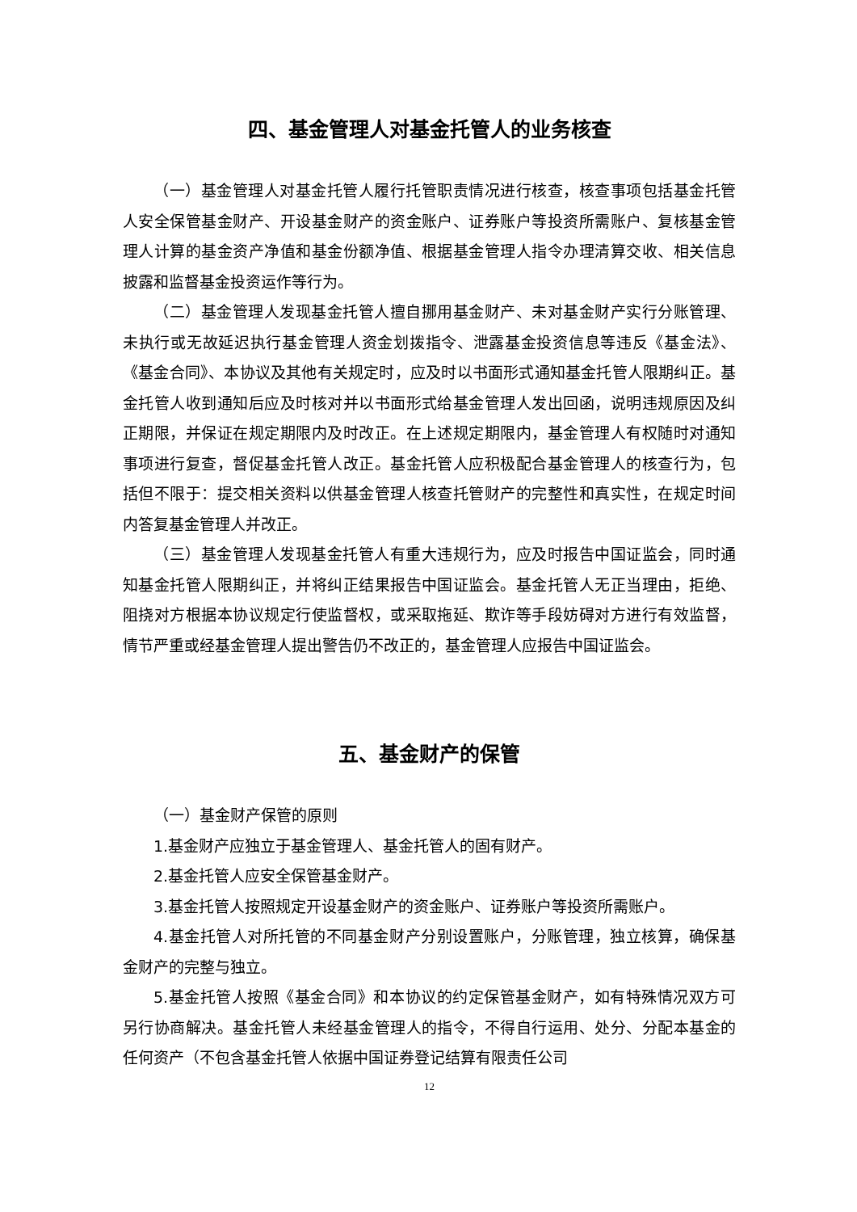四、基金管理人对基金托管人的业务核查
（一）基金管理人对基金托管人履行托管职责情况进行核查，核查事项包括基金托管人安全保管基金财产、开设基金财产的资金账户、证券账户等投资所需账户、复核基金管理人计算的基金资产净值和基金份额净值、根据基金管理人指令办理清算交收、相关信息披露和监督基金投资运作等行为。
（二）基金管理人发现基金托管人擅自挪用基金财产、未对基金财产实行分账管理、未执行或无故延迟执行基金管理人资金划拨指令、泄露基金投资信息等违反《基金法》、《基金合同》、本协议及其他有关规定时，应及时以书面形式通知基金托管人限期纠正。基金托管人收到通知后应及时核对并以书面形式给基金管理人发出回函，说明违规原因及纠正期限，并保证在规定期限内及时改正。在上述规定期限内，基金管理人有权随时对通知事项进行复查，督促基金托管人改正。基金托管人应积极配合基金管理人的核查行为，包括但不限于：提交相关资料以供基金管理人核查托管财产的完整性和真实性，在规定时间内答复基金管理人并改正。
（三）基金管理人发现基金托管人有重大违规行为，应及时报告中国证监会，同时通知基金托管人限期纠正，并将纠正结果报告中国证监会。基金托管人无正当理由，拒绝、阻挠对方根据本协议规定行使监督权，或采取拖延、欺诈等手段妨碍对方进行有效监督，情节严重或经基金管理人提出警告仍不改正的，基金管理人应报告中国证监会。
五、基金财产的保管
（一）基金财产保管的原则
1.基金财产应独立于基金管理人、基金托管人的固有财产。
2.基金托管人应安全保管基金财产。
3.基金托管人按照规定开设基金财产的资金账户、证券账户等投资所需账户。
4.基金托管人对所托管的不同基金财产分别设置账户，分账管理，独立核算，确保基金财产的完整与独立。
5.基金托管人按照《基金合同》和本协议的约定保管基金财产，如有特殊情况双方可另行协商解决。基金托管人未经基金管理人的指令，不得自行运用、处分、分配本基金的任何资产（不包含基金托管人依据中国证券登记结算有限责任公司
12